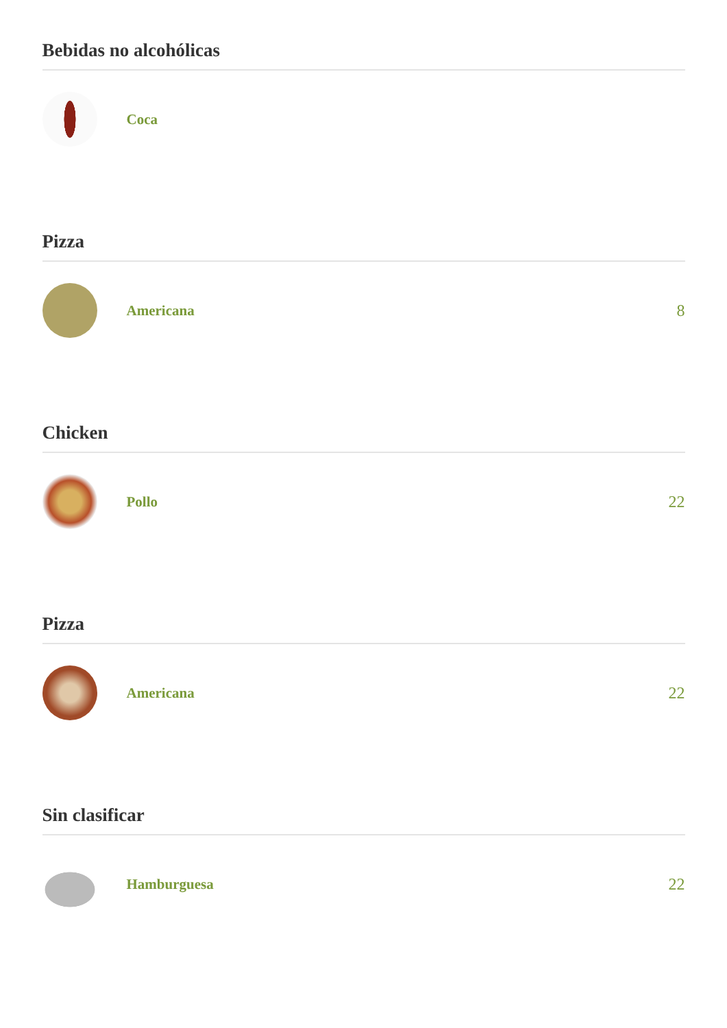Bebidas no alcohólicas
Coca
Pizza
Americana 8
Chicken
Pollo 22
Pizza
Americana 22
Sin clasificar
Hamburguesa 22